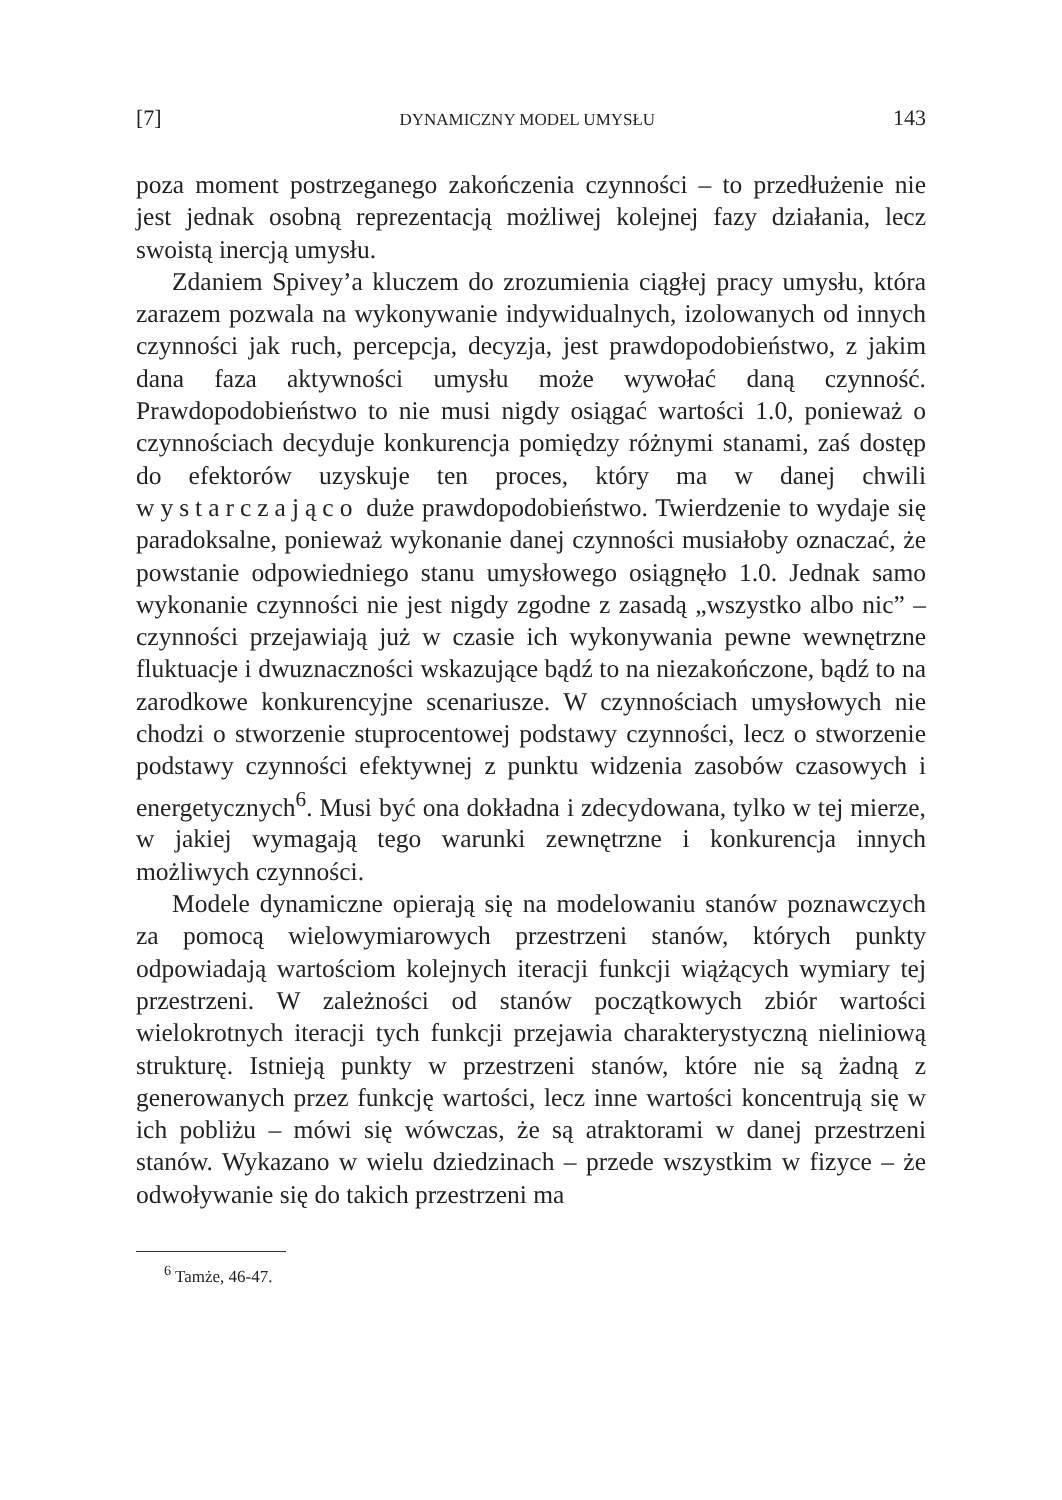[7] DYNAMICZNY MODEL UMYSŁU 143
poza moment postrzeganego zakończenia czynności – to przedłużenie nie jest jednak osobną reprezentacją możliwej kolejnej fazy działania, lecz swoistą inercją umysłu.
Zdaniem Spivey’a kluczem do zrozumienia ciągłej pracy umysłu, która zarazem pozwala na wykonywanie indywidualnych, izolowanych od innych czynności jak ruch, percepcja, decyzja, jest prawdopodobieństwo, z jakim dana faza aktywności umysłu może wywołać daną czynność. Prawdopodobieństwo to nie musi nigdy osiągać wartości 1.0, ponieważ o czynnościach decyduje konkurencja pomiędzy różnymi stanami, zaś dostęp do efektorów uzyskuje ten proces, który ma w danej chwili wystarczająco duże prawdopodobieństwo. Twierdzenie to wydaje się paradoksalne, ponieważ wykonanie danej czynności musiałoby oznaczać, że powstanie odpowiedniego stanu umysłowego osiągnęło 1.0. Jednak samo wykonanie czynności nie jest nigdy zgodne z zasadą „wszystko albo nic” – czynności przejawiają już w czasie ich wykonywania pewne wewnętrzne fluktuacje i dwuznaczności wskazujące bądź to na niezakończone, bądź to na zarodkowe konkurencyjne scenariusze. W czynnościach umysłowych nie chodzi o stworzenie stuprocentowej podstawy czynności, lecz o stworzenie podstawy czynności efektywnej z punktu widzenia zasobów czasowych i energetycznych<sup>6</sup>. Musi być ona dokładna i zdecydowana, tylko w tej mierze, w jakiej wymagają tego warunki zewnętrzne i konkurencja innych możliwych czynności.
Modele dynamiczne opierają się na modelowaniu stanów poznawczych za pomocą wielowymiarowych przestrzeni stanów, których punkty odpowiadają wartościom kolejnych iteracji funkcji wiążących wymiary tej przestrzeni. W zależności od stanów początkowych zbiór wartości wielokrotnych iteracji tych funkcji przejawia charakterystyczną nieliniową strukturę. Istnieją punkty w przestrzeni stanów, które nie są żadną z generowanych przez funkcję wartości, lecz inne wartości koncentrują się w ich pobliżu – mówi się wówczas, że są atraktorami w danej przestrzeni stanów. Wykazano w wielu dziedzinach – przede wszystkim w fizyce – że odwoływanie się do takich przestrzeni ma
<sup>6</sup> Tamże, 46-47.